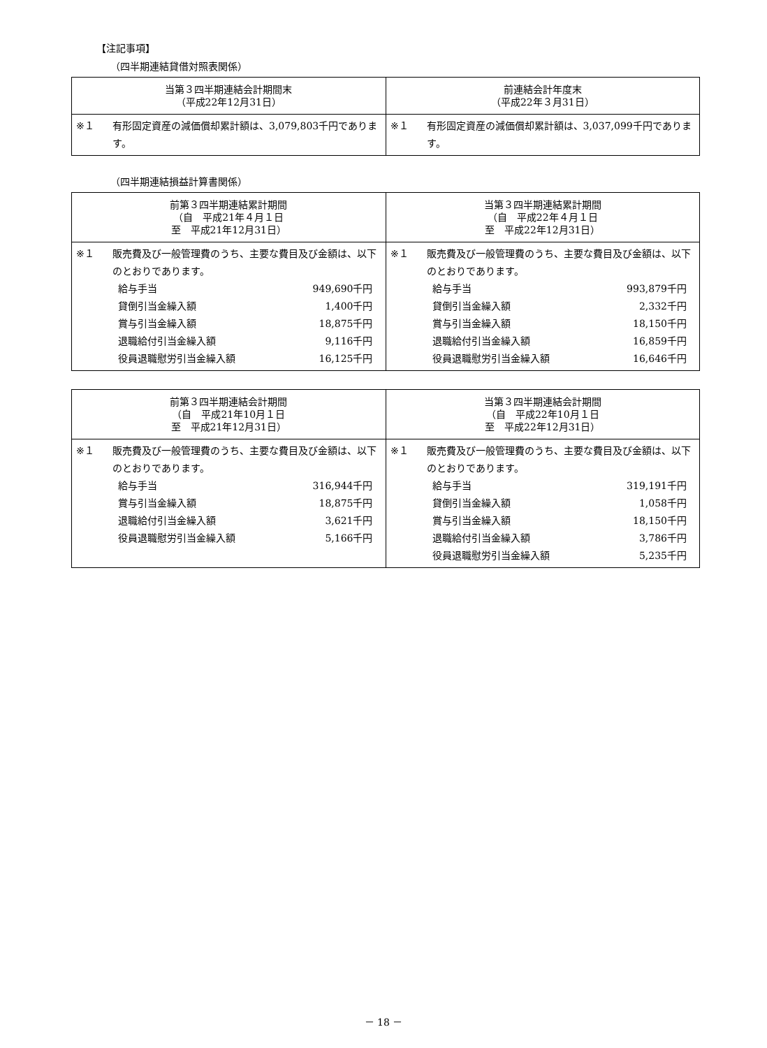【注記事項】
（四半期連結貸借対照表関係）
| 当第３四半期連結会計期間末 （平成22年12月31日） | 前連結会計年度末 （平成22年３月31日） |
| --- | --- |
| ※１ 有形固定資産の減価償却累計額は、3,079,803千円であります。 | ※１ 有形固定資産の減価償却累計額は、3,037,099千円であります。 |
（四半期連結損益計算書関係）
| 前第３四半期連結累計期間 （自 平成21年４月１日 至 平成21年12月31日） | 当第３四半期連結累計期間 （自 平成22年４月１日 至 平成22年12月31日） |
| --- | --- |
| ※１ 販売費及び一般管理費のうち、主要な費目及び金額は、以下のとおりであります。 給与手当 949,690千円 貸倒引当金繰入額 1,400千円 賞与引当金繰入額 18,875千円 退職給付引当金繰入額 9,116千円 役員退職慰労引当金繰入額 16,125千円 | ※１ 販売費及び一般管理費のうち、主要な費目及び金額は、以下のとおりであります。 給与手当 993,879千円 貸倒引当金繰入額 2,332千円 賞与引当金繰入額 18,150千円 退職給付引当金繰入額 16,859千円 役員退職慰労引当金繰入額 16,646千円 |
| 前第３四半期連結会計期間 （自 平成21年10月１日 至 平成21年12月31日） | 当第３四半期連結会計期間 （自 平成22年10月１日 至 平成22年12月31日） |
| --- | --- |
| ※１ 販売費及び一般管理費のうち、主要な費目及び金額は、以下のとおりであります。 給与手当 316,944千円 賞与引当金繰入額 18,875千円 退職給付引当金繰入額 3,621千円 役員退職慰労引当金繰入額 5,166千円 | ※１ 販売費及び一般管理費のうち、主要な費目及び金額は、以下のとおりであります。 給与手当 319,191千円 貸倒引当金繰入額 1,058千円 賞与引当金繰入額 18,150千円 退職給付引当金繰入額 3,786千円 役員退職慰労引当金繰入額 5,235千円 |
－ 18 －